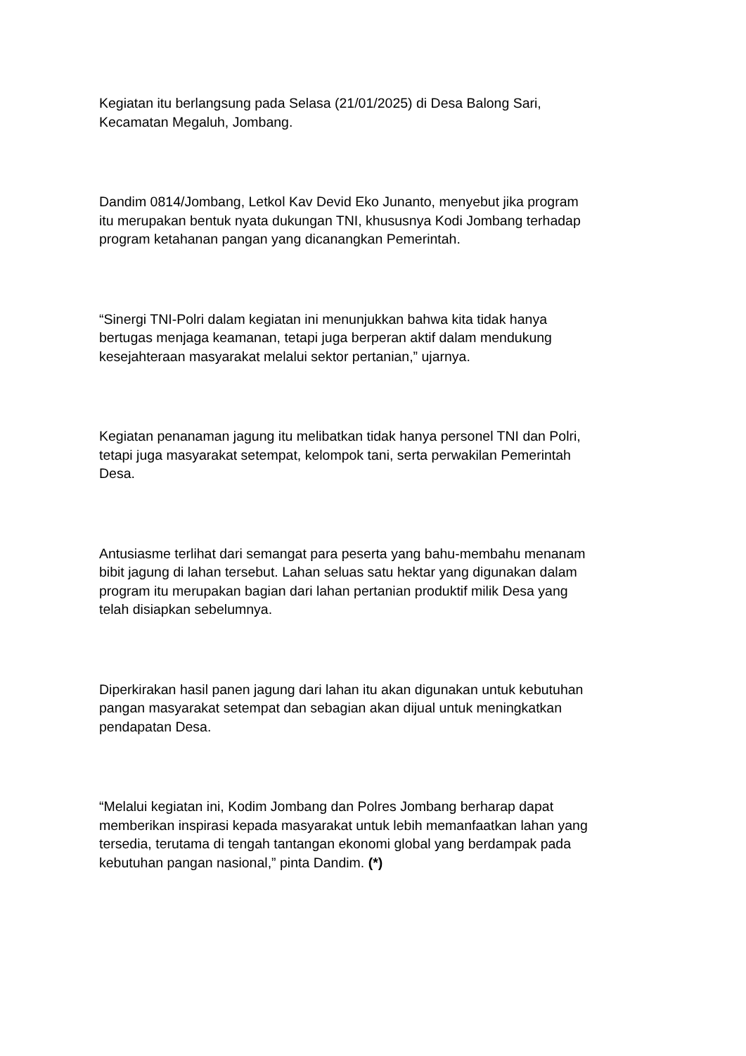Kegiatan itu berlangsung pada Selasa (21/01/2025) di Desa Balong Sari,
Kecamatan Megaluh, Jombang.
Dandim 0814/Jombang, Letkol Kav Devid Eko Junanto, menyebut jika program
itu merupakan bentuk nyata dukungan TNI, khususnya Kodi Jombang terhadap
program ketahanan pangan yang dicanangkan Pemerintah.
“Sinergi TNI-Polri dalam kegiatan ini menunjukkan bahwa kita tidak hanya
bertugas menjaga keamanan, tetapi juga berperan aktif dalam mendukung
kesejahteraan masyarakat melalui sektor pertanian,” ujarnya.
Kegiatan penanaman jagung itu melibatkan tidak hanya personel TNI dan Polri,
tetapi juga masyarakat setempat, kelompok tani, serta perwakilan Pemerintah
Desa.
Antusiasme terlihat dari semangat para peserta yang bahu-membahu menanam
bibit jagung di lahan tersebut. Lahan seluas satu hektar yang digunakan dalam
program itu merupakan bagian dari lahan pertanian produktif milik Desa yang
telah disiapkan sebelumnya.
Diperkirakan hasil panen jagung dari lahan itu akan digunakan untuk kebutuhan
pangan masyarakat setempat dan sebagian akan dijual untuk meningkatkan
pendapatan Desa.
“Melalui kegiatan ini, Kodim Jombang dan Polres Jombang berharap dapat
memberikan inspirasi kepada masyarakat untuk lebih memanfaatkan lahan yang
tersedia, terutama di tengah tantangan ekonomi global yang berdampak pada
kebutuhan pangan nasional,” pinta Dandim. (*)